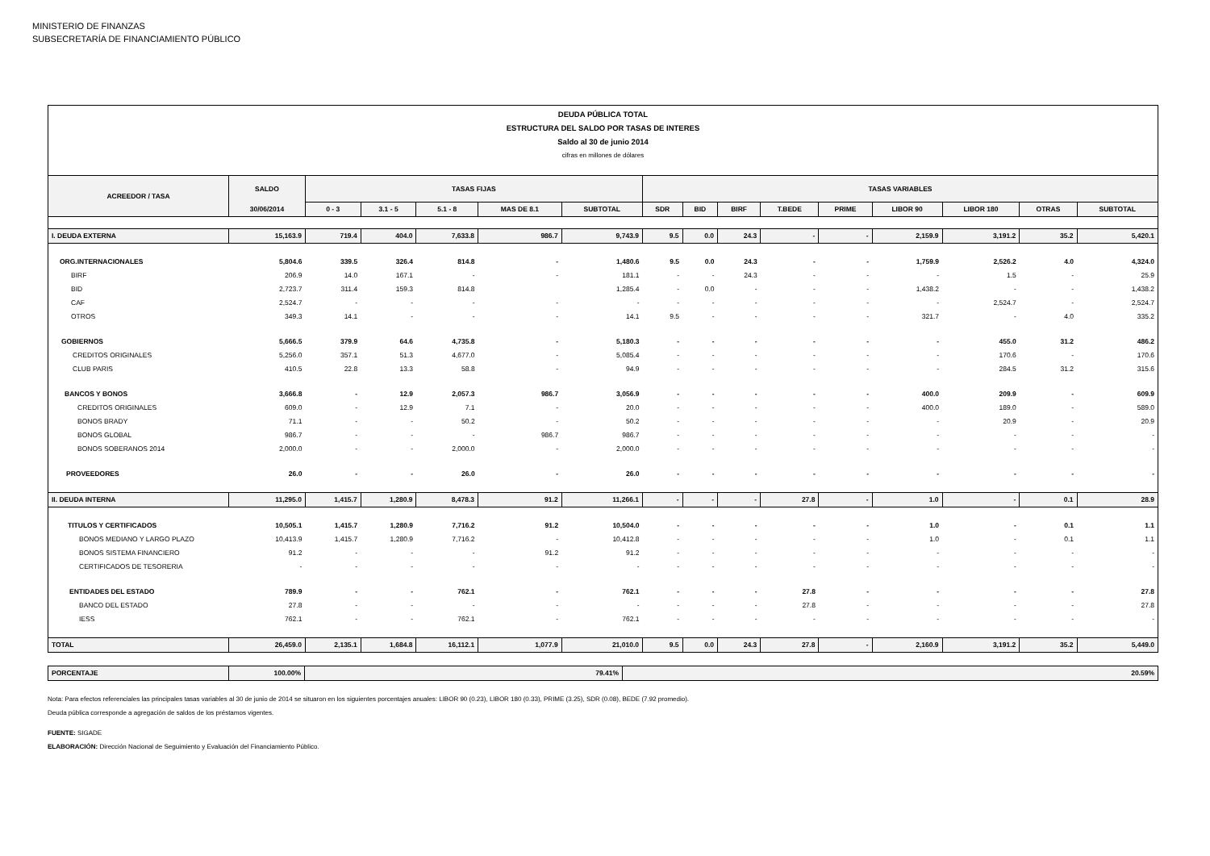MINISTERIO DE FINANZAS
SUBSECRETARÍA DE FINANCIAMIENTO PÚBLICO
| DEUDA PÚBLICA TOTAL | | | | | | | | | | | | | | | |
| ESTRUCTURA DEL SALDO POR TASAS DE INTERES | | | | | | | | | | | | | | | |
| Saldo al 30 de junio 2014 | | | | | | | | | | | | | | | |
| cifras en millones de dólares | | | | | | | | | | | | | | | |
| ACREEDOR / TASA | SALDO | TASAS FIJAS | | | | | TASAS VARIABLES | | | | | | | | |
| | 30/06/2014 | 0 - 3 | 3.1 - 5 | 5.1 - 8 | MAS DE 8.1 | SUBTOTAL | SDR | BID | BIRF | T.BEDE | PRIME | LIBOR 90 | LIBOR 180 | OTRAS | SUBTOTAL |
| I. DEUDA EXTERNA | 15,163.9 | 719.4 | 404.0 | 7,633.8 | 986.7 | 9,743.9 | 9.5 | 0.0 | 24.3 | - | - | 2,159.9 | 3,191.2 | 35.2 | 5,420.1 |
| ORG.INTERNACIONALES | 5,804.6 | 339.5 | 326.4 | 814.8 | - | 1,480.6 | 9.5 | 0.0 | 24.3 | - | - | 1,759.9 | 2,526.2 | 4.0 | 4,324.0 |
| BIRF | 206.9 | 14.0 | 167.1 | - | - | 181.1 | - | - | 24.3 | - | - | - | 1.5 | - | 25.9 |
| BID | 2,723.7 | 311.4 | 159.3 | 814.8 | | 1,285.4 | - | 0.0 | - | - | - | 1,438.2 | - | - | 1,438.2 |
| CAF | 2,524.7 | - | - | - | - | - | - | - | - | - | - | - | 2,524.7 | - | 2,524.7 |
| OTROS | 349.3 | 14.1 | - | - | - | 14.1 | 9.5 | - | - | - | - | 321.7 | - | 4.0 | 335.2 |
| GOBIERNOS | 5,666.5 | 379.9 | 64.6 | 4,735.8 | - | 5,180.3 | - | - | - | - | - | - | 455.0 | 31.2 | 486.2 |
| CREDITOS ORIGINALES | 5,256.0 | 357.1 | 51.3 | 4,677.0 | - | 5,085.4 | - | - | - | - | - | - | 170.6 | - | 170.6 |
| CLUB PARIS | 410.5 | 22.8 | 13.3 | 58.8 | - | 94.9 | - | - | - | - | - | - | 284.5 | 31.2 | 315.6 |
| BANCOS Y BONOS | 3,666.8 | - | 12.9 | 2,057.3 | 986.7 | 3,056.9 | - | - | - | - | - | 400.0 | 209.9 | - | 609.9 |
| CREDITOS ORIGINALES | 609.0 | - | 12.9 | 7.1 | - | 20.0 | - | - | - | - | - | 400.0 | 189.0 | - | 589.0 |
| BONOS BRADY | 71.1 | - | - | 50.2 | - | 50.2 | - | - | - | - | - | - | 20.9 | - | 20.9 |
| BONOS GLOBAL | 986.7 | - | - | - | 986.7 | 986.7 | - | - | - | - | - | - | - | - | - |
| BONOS SOBERANOS 2014 | 2,000.0 | - | - | 2,000.0 | - | 2,000.0 | - | - | - | - | - | - | - | - | - |
| PROVEEDORES | 26.0 | - | - | 26.0 | - | 26.0 | - | - | - | - | - | - | - | - | - |
| II. DEUDA INTERNA | 11,295.0 | 1,415.7 | 1,280.9 | 8,478.3 | 91.2 | 11,266.1 | - | - | - | 27.8 | - | 1.0 | - | 0.1 | 28.9 |
| TITULOS Y CERTIFICADOS | 10,505.1 | 1,415.7 | 1,280.9 | 7,716.2 | 91.2 | 10,504.0 | - | - | - | - | - | 1.0 | - | 0.1 | 1.1 |
| BONOS MEDIANO Y LARGO PLAZO | 10,413.9 | 1,415.7 | 1,280.9 | 7,716.2 | - | 10,412.8 | - | - | - | - | - | 1.0 | - | 0.1 | 1.1 |
| BONOS SISTEMA FINANCIERO | 91.2 | - | - | - | 91.2 | 91.2 | - | - | - | - | - | - | - | - | - |
| CERTIFICADOS DE TESORERIA | - | - | - | - | - | - | - | - | - | - | - | - | - | - | - |
| ENTIDADES DEL ESTADO | 789.9 | - | - | 762.1 | - | 762.1 | - | - | - | 27.8 | - | - | - | - | 27.8 |
| BANCO DEL ESTADO | 27.8 | - | - | - | - | - | - | - | - | 27.8 | - | - | - | - | 27.8 |
| IESS | 762.1 | - | - | 762.1 | - | 762.1 | - | - | - | - | - | - | - | - | - |
| TOTAL | 26,459.0 | 2,135.1 | 1,684.8 | 16,112.1 | 1,077.9 | 21,010.0 | 9.5 | 0.0 | 24.3 | 27.8 | - | 2,160.9 | 3,191.2 | 35.2 | 5,449.0 |
| PORCENTAJE | 100.00% | 79.41% | 20.59% |
Nota: Para efectos referenciales las principales tasas variables al 30 de junio de 2014 se situaron en los siguientes porcentajes anuales: LIBOR 90 (0.23), LIBOR 180 (0.33), PRIME (3.25), SDR (0.08), BEDE (7.92 promedio).
Deuda pública corresponde a agregación de saldos de los préstamos vigentes.
FUENTE: SIGADE
ELABORACIÓN: Dirección Nacional de Seguimiento y Evaluación del Financiamiento Público.